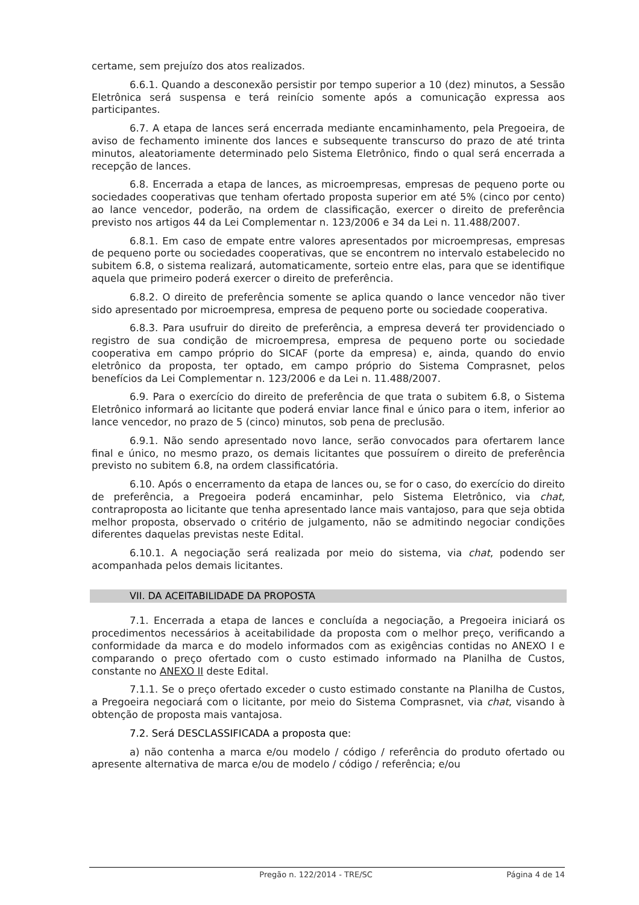certame, sem prejuízo dos atos realizados.
6.6.1. Quando a desconexão persistir por tempo superior a 10 (dez) minutos, a Sessão Eletrônica será suspensa e terá reinício somente após a comunicação expressa aos participantes.
6.7. A etapa de lances será encerrada mediante encaminhamento, pela Pregoeira, de aviso de fechamento iminente dos lances e subsequente transcurso do prazo de até trinta minutos, aleatoriamente determinado pelo Sistema Eletrônico, findo o qual será encerrada a recepção de lances.
6.8. Encerrada a etapa de lances, as microempresas, empresas de pequeno porte ou sociedades cooperativas que tenham ofertado proposta superior em até 5% (cinco por cento) ao lance vencedor, poderão, na ordem de classificação, exercer o direito de preferência previsto nos artigos 44 da Lei Complementar n. 123/2006 e 34 da Lei n. 11.488/2007.
6.8.1. Em caso de empate entre valores apresentados por microempresas, empresas de pequeno porte ou sociedades cooperativas, que se encontrem no intervalo estabelecido no subitem 6.8, o sistema realizará, automaticamente, sorteio entre elas, para que se identifique aquela que primeiro poderá exercer o direito de preferência.
6.8.2. O direito de preferência somente se aplica quando o lance vencedor não tiver sido apresentado por microempresa, empresa de pequeno porte ou sociedade cooperativa.
6.8.3. Para usufruir do direito de preferência, a empresa deverá ter providenciado o registro de sua condição de microempresa, empresa de pequeno porte ou sociedade cooperativa em campo próprio do SICAF (porte da empresa) e, ainda, quando do envio eletrônico da proposta, ter optado, em campo próprio do Sistema Comprasnet, pelos benefícios da Lei Complementar n. 123/2006 e da Lei n. 11.488/2007.
6.9. Para o exercício do direito de preferência de que trata o subitem 6.8, o Sistema Eletrônico informará ao licitante que poderá enviar lance final e único para o item, inferior ao lance vencedor, no prazo de 5 (cinco) minutos, sob pena de preclusão.
6.9.1. Não sendo apresentado novo lance, serão convocados para ofertarem lance final e único, no mesmo prazo, os demais licitantes que possuírem o direito de preferência previsto no subitem 6.8, na ordem classificatória.
6.10. Após o encerramento da etapa de lances ou, se for o caso, do exercício do direito de preferência, a Pregoeira poderá encaminhar, pelo Sistema Eletrônico, via chat, contraproposta ao licitante que tenha apresentado lance mais vantajoso, para que seja obtida melhor proposta, observado o critério de julgamento, não se admitindo negociar condições diferentes daquelas previstas neste Edital.
6.10.1. A negociação será realizada por meio do sistema, via chat, podendo ser acompanhada pelos demais licitantes.
VII. DA ACEITABILIDADE DA PROPOSTA
7.1. Encerrada a etapa de lances e concluída a negociação, a Pregoeira iniciará os procedimentos necessários à aceitabilidade da proposta com o melhor preço, verificando a conformidade da marca e do modelo informados com as exigências contidas no ANEXO I e comparando o preço ofertado com o custo estimado informado na Planilha de Custos, constante no ANEXO II deste Edital.
7.1.1. Se o preço ofertado exceder o custo estimado constante na Planilha de Custos, a Pregoeira negociará com o licitante, por meio do Sistema Comprasnet, via chat, visando à obtenção de proposta mais vantajosa.
7.2. Será DESCLASSIFICADA a proposta que:
a) não contenha a marca e/ou modelo / código / referência do produto ofertado ou apresente alternativa de marca e/ou de modelo / código / referência; e/ou
Pregão n. 122/2014 - TRE/SC Página 4 de 14